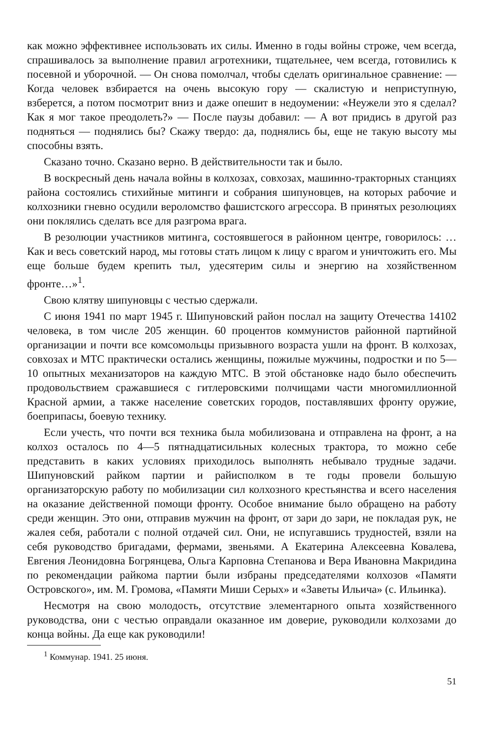как можно эффективнее использовать их силы. Именно в годы войны строже, чем всегда, спрашивалось за выполнение правил агротехники, тщательнее, чем всегда, готовились к посевной и уборочной. — Он снова помолчал, чтобы сделать оригинальное сравнение: — Когда человек взбирается на очень высокую гору — скалистую и неприступную, взберется, а потом посмотрит вниз и даже опешит в недоумении: «Неужели это я сделал? Как я мог такое преодолеть?» — После паузы добавил: — А вот придись в другой раз подняться — поднялись бы? Скажу твердо: да, поднялись бы, еще не такую высоту мы способны взять.
Сказано точно. Сказано верно. В действительности так и было.
В воскресный день начала войны в колхозах, совхозах, машинно-тракторных станциях района состоялись стихийные митинги и собрания шипуновцев, на которых рабочие и колхозники гневно осудили вероломство фашистского агрессора. В принятых резолюциях они поклялись сделать все для разгрома врага.
В резолюции участников митинга, состоявшегося в районном центре, говорилось: …Как и весь советский народ, мы готовы стать лицом к лицу с врагом и уничтожить его. Мы еще больше будем крепить тыл, удесятерим силы и энергию на хозяйственном фронте…»<sup>1</sup>.
Свою клятву шипуновцы с честью сдержали.
С июня 1941 по март 1945 г. Шипуновский район послал на защиту Отечества 14102 человека, в том числе 205 женщин. 60 процентов коммунистов районной партийной организации и почти все комсомольцы призывного возраста ушли на фронт. В колхозах, совхозах и МТС практически остались женщины, пожилые мужчины, подростки и по 5—10 опытных механизаторов на каждую МТС. В этой обстановке надо было обеспечить продовольствием сражавшиеся с гитлеровскими полчищами части многомиллионной Красной армии, а также население советских городов, поставлявших фронту оружие, боеприпасы, боевую технику.
Если учесть, что почти вся техника была мобилизована и отправлена на фронт, а на колхоз осталось по 4—5 пятнадцатисильных колесных трактора, то можно себе представить в каких условиях приходилось выполнять небывало трудные задачи. Шипуновский райком партии и райисполком в те годы провели большую организаторскую работу по мобилизации сил колхозного крестьянства и всего населения на оказание действенной помощи фронту. Особое внимание было обращено на работу среди женщин. Это они, отправив мужчин на фронт, от зари до зари, не покладая рук, не жалея себя, работали с полной отдачей сил. Они, не испугавшись трудностей, взяли на себя руководство бригадами, фермами, звеньями. А Екатерина Алексеевна Ковалева, Евгения Леонидовна Богрянцева, Ольга Карповна Степанова и Вера Ивановна Макридина по рекомендации райкома партии были избраны председателями колхозов «Памяти Островского», им. М. Громова, «Памяти Миши Серых» и «Заветы Ильича» (с. Ильинка).
Несмотря на свою молодость, отсутствие элементарного опыта хозяйственного руководства, они с честью оправдали оказанное им доверие, руководили колхозами до конца войны. Да еще как руководили!
<sup>1</sup> Коммунар. 1941. 25 июня.
51